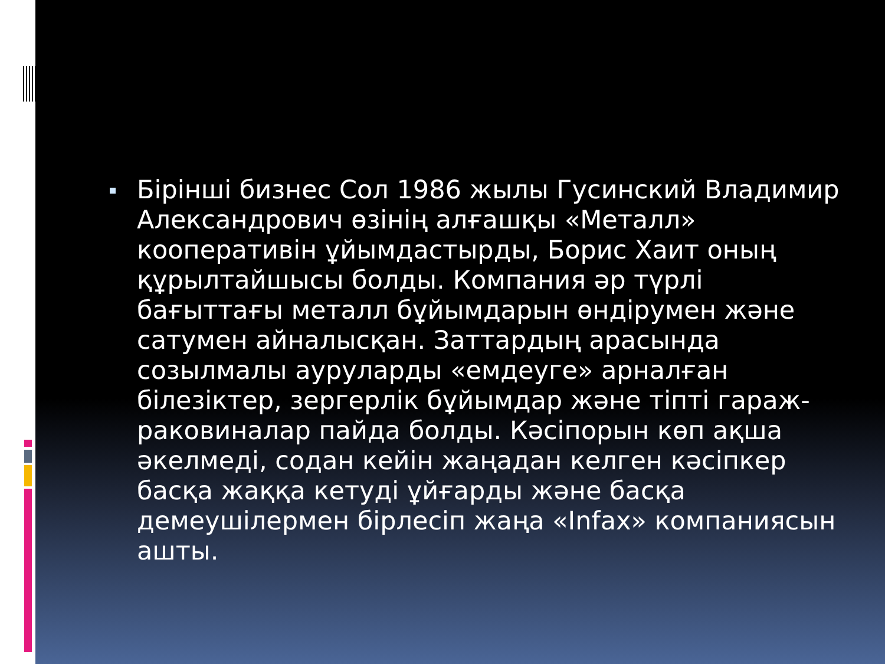Бірінші бизнес Сол 1986 жылы Гусинский Владимир Александрович өзінің алғашқы «Металл» кооперативін ұйымдастырды, Борис Хаит оның құрылтайшысы болды. Компания әр түрлі бағыттағы металл бұйымдарын өндірумен және сатумен айналысқан. Заттардың арасында созылмалы ауруларды «емдеуге» арналған білезіктер, зергерлік бұйымдар және тіпті гараж-раковиналар пайда болды. Кәсіпорын көп ақша әкелмеді, содан кейін жаңадан келген кәсіпкер басқа жаққа кетуді ұйғарды және басқа демеушілермен бірлесіп жаңа «Infax» компаниясын ашты.